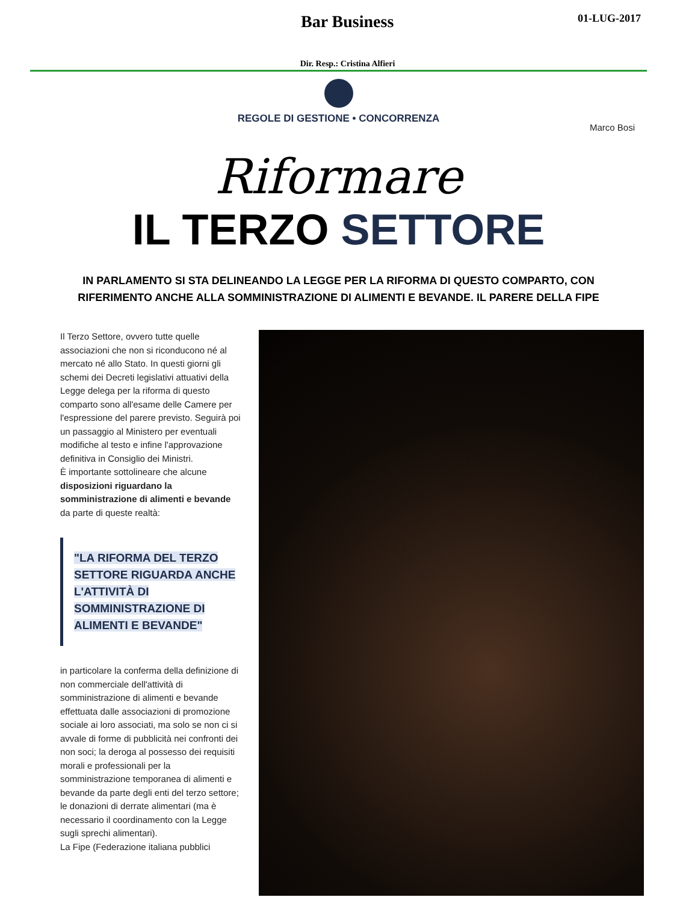Bar Business 01-LUG-2017
Dir. Resp.: Cristina Alfieri
REGOLE DI GESTIONE • CONCORRENZA
Marco Bosi
Riformare
IL TERZO SETTORE
IN PARLAMENTO SI STA DELINEANDO LA LEGGE PER LA RIFORMA DI QUESTO COMPARTO, CON RIFERIMENTO ANCHE ALLA SOMMINISTRAZIONE DI ALIMENTI E BEVANDE. IL PARERE DELLA FIPE
Il Terzo Settore, ovvero tutte quelle associazioni che non si riconducono né al mercato né allo Stato. In questi giorni gli schemi dei Decreti legislativi attuativi della Legge delega per la riforma di questo comparto sono all'esame delle Camere per l'espressione del parere previsto. Seguirà poi un passaggio al Ministero per eventuali modifiche al testo e infine l'approvazione definitiva in Consiglio dei Ministri.
È importante sottolineare che alcune disposizioni riguardano la somministrazione di alimenti e bevande da parte di queste realtà:
"LA RIFORMA DEL TERZO SETTORE RIGUARDA ANCHE L'ATTIVITÀ DI SOMMINISTRAZIONE DI ALIMENTI E BEVANDE"
in particolare la conferma della definizione di non commerciale dell'attività di somministrazione di alimenti e bevande effettuata dalle associazioni di promozione sociale ai loro associati, ma solo se non ci si avvale di forme di pubblicità nei confronti dei non soci; la deroga al possesso dei requisiti morali e professionali per la somministrazione temporanea di alimenti e bevande da parte degli enti del terzo settore; le donazioni di derrate alimentari (ma è necessario il coordinamento con la Legge sugli sprechi alimentari).
La Fipe (Federazione italiana pubblici